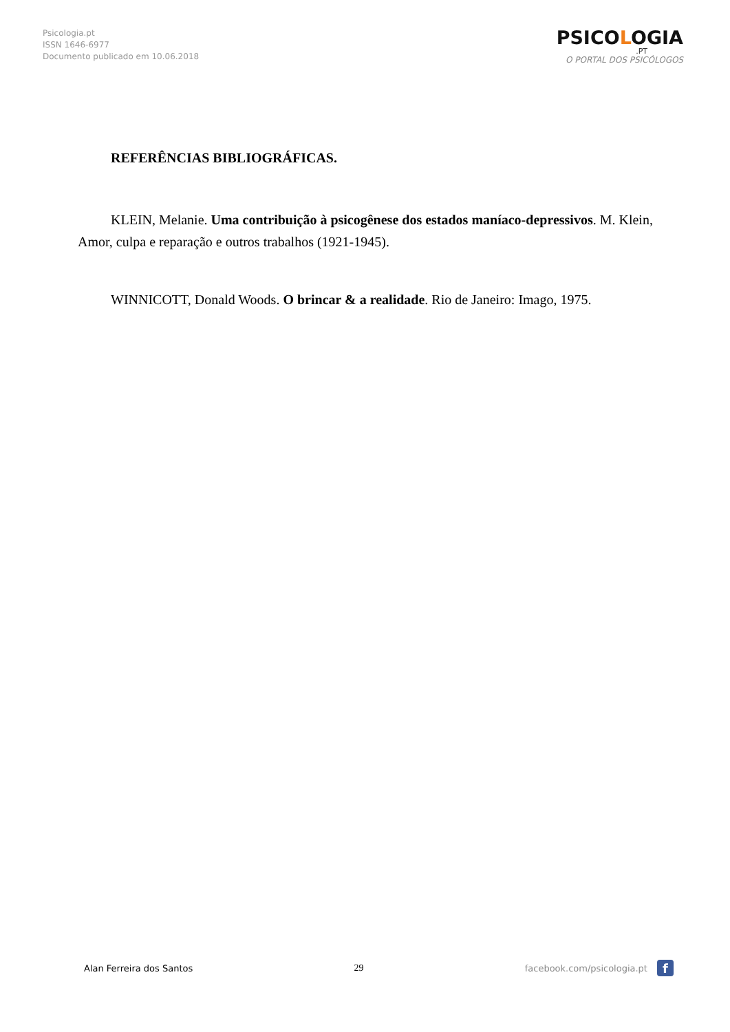Psicologia.pt
ISSN 1646-6977
Documento publicado em 10.06.2018
PSICOLOGIA
.PT
O PORTAL DOS PSICÓLOGOS
REFERÊNCIAS BIBLIOGRÁFICAS.
KLEIN, Melanie. Uma contribuição à psicogênese dos estados maníaco-depressivos. M. Klein, Amor, culpa e reparação e outros trabalhos (1921-1945).
WINNICOTT, Donald Woods. O brincar & a realidade. Rio de Janeiro: Imago, 1975.
Alan Ferreira dos Santos 29
facebook.com/psicologia.pt
f